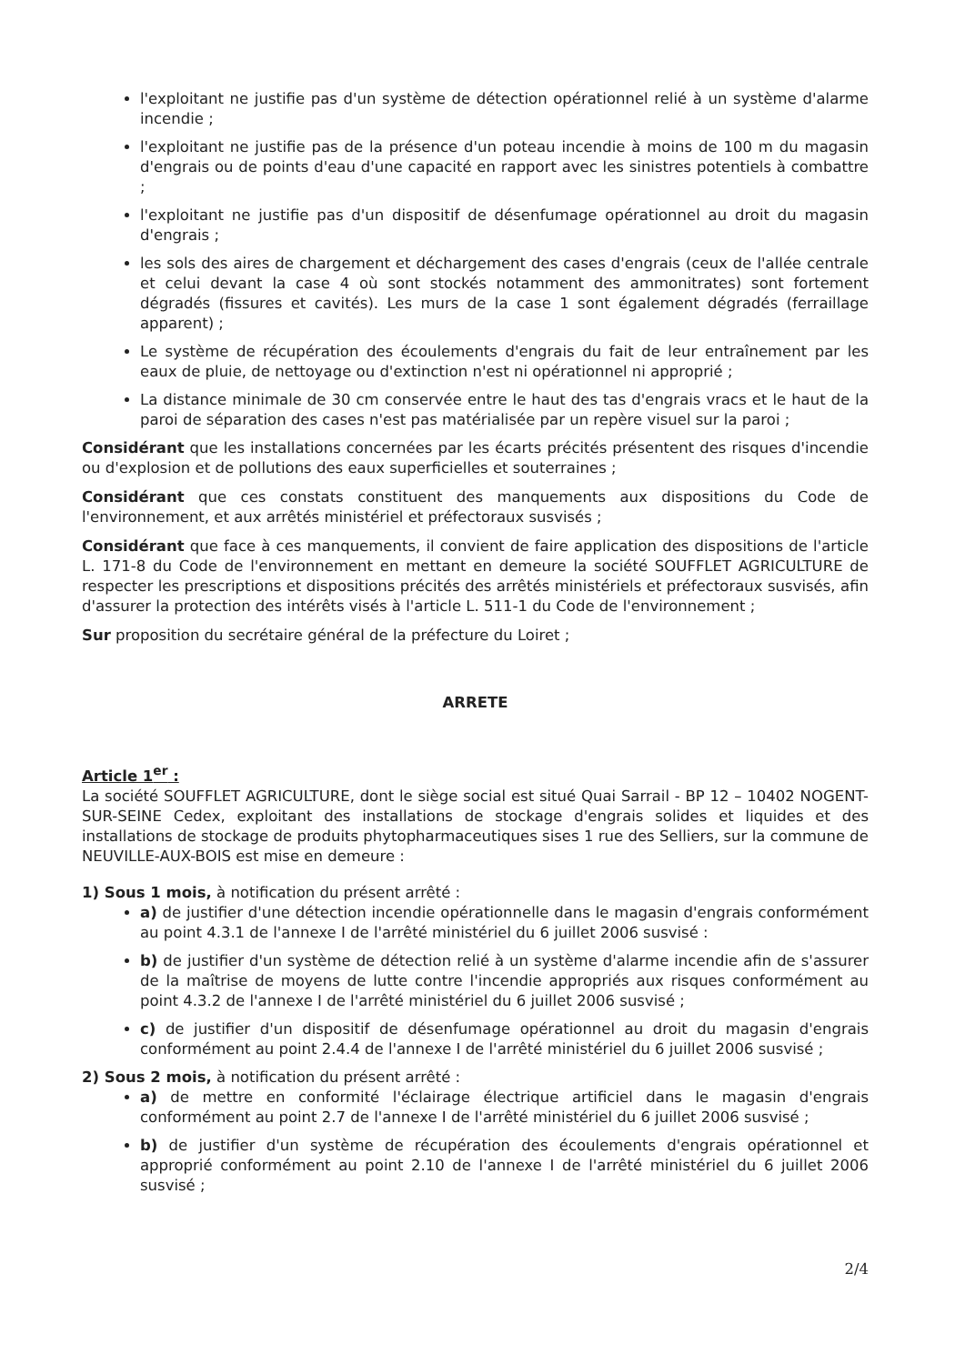l'exploitant ne justifie pas d'un système de détection opérationnel relié à un système d'alarme incendie ;
l'exploitant ne justifie pas de la présence d'un poteau incendie à moins de 100 m du magasin d'engrais ou de points d'eau d'une capacité en rapport avec les sinistres potentiels à combattre ;
l'exploitant ne justifie pas d'un dispositif de désenfumage opérationnel au droit du magasin d'engrais ;
les sols des aires de chargement et déchargement des cases d'engrais (ceux de l'allée centrale et celui devant la case 4 où sont stockés notamment des ammonitrates) sont fortement dégradés (fissures et cavités). Les murs de la case 1 sont également dégradés (ferraillage apparent) ;
Le système de récupération des écoulements d'engrais du fait de leur entraînement par les eaux de pluie, de nettoyage ou d'extinction n'est ni opérationnel ni approprié ;
La distance minimale de 30 cm conservée entre le haut des tas d'engrais vracs et le haut de la paroi de séparation des cases n'est pas matérialisée par un repère visuel sur la paroi ;
Considérant que les installations concernées par les écarts précités présentent des risques d'incendie ou d'explosion et de pollutions des eaux superficielles et souterraines ;
Considérant que ces constats constituent des manquements aux dispositions du Code de l'environnement, et aux arrêtés ministériel et préfectoraux susvisés ;
Considérant que face à ces manquements, il convient de faire application des dispositions de l'article L. 171-8 du Code de l'environnement en mettant en demeure la société SOUFFLET AGRICULTURE de respecter les prescriptions et dispositions précités des arrêtés ministériels et préfectoraux susvisés, afin d'assurer la protection des intérêts visés à l'article L. 511-1 du Code de l'environnement ;
Sur proposition du secrétaire général de la préfecture du Loiret ;
ARRETE
Article 1<sup>er</sup> :
La société SOUFFLET AGRICULTURE, dont le siège social est situé Quai Sarrail - BP 12 – 10402 NOGENT-SUR-SEINE Cedex, exploitant des installations de stockage d'engrais solides et liquides et des installations de stockage de produits phytopharmaceutiques sises 1 rue des Selliers, sur la commune de NEUVILLE-AUX-BOIS est mise en demeure :
1) Sous 1 mois, à notification du présent arrêté :
a) de justifier d'une détection incendie opérationnelle dans le magasin d'engrais conformément au point 4.3.1 de l'annexe I de l'arrêté ministériel du 6 juillet 2006 susvisé :
b) de justifier d'un système de détection relié à un système d'alarme incendie afin de s'assurer de la maîtrise de moyens de lutte contre l'incendie appropriés aux risques conformément au point 4.3.2 de l'annexe I de l'arrêté ministériel du 6 juillet 2006 susvisé ;
c) de justifier d'un dispositif de désenfumage opérationnel au droit du magasin d'engrais conformément au point 2.4.4 de l'annexe I de l'arrêté ministériel du 6 juillet 2006 susvisé ;
2) Sous 2 mois, à notification du présent arrêté :
a) de mettre en conformité l'éclairage électrique artificiel dans le magasin d'engrais conformément au point 2.7 de l'annexe I de l'arrêté ministériel du 6 juillet 2006 susvisé ;
b) de justifier d'un système de récupération des écoulements d'engrais opérationnel et approprié conformément au point 2.10 de l'annexe I de l'arrêté ministériel du 6 juillet 2006 susvisé ;
2/4